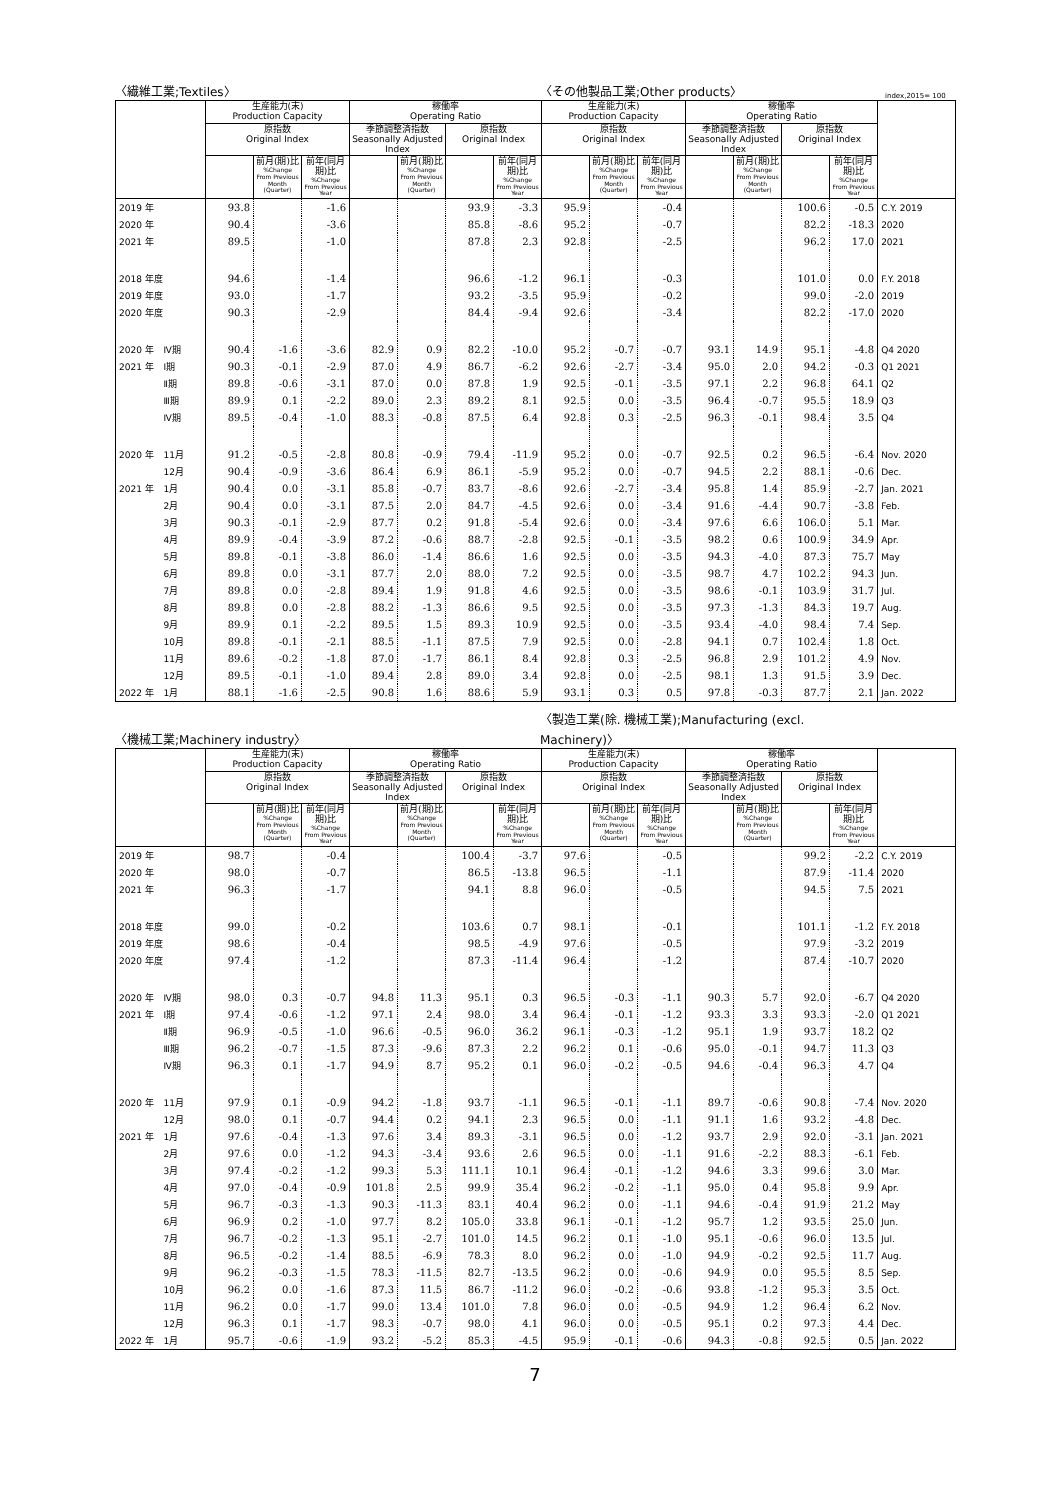〈繊維工業;Textiles〉 〈その他製品工業;Other products〉 index,2015= 100
| | | 生産能力(末) Production Capacity | | | 稼働率 Operating Ratio | | | | 生産能力(末) Production Capacity | | | 稼働率 Operating Ratio | | | | |
| --- | --- | --- | --- | --- | --- | --- | --- | --- | --- | --- | --- | --- | --- | --- | --- | --- |
| | | 原指数 Original Index | | | 季節調整済指数 Seasonally Adjusted Index | | 原指数 Original Index | | 原指数 Original Index | | | 季節調整済指数 Seasonally Adjusted Index | | 原指数 Original Index | | |
| | | | 前月(期)比 %Change From Previous Month (Quarter) | 前年(同月期)比 %Change From Previous Year | | 前月(期)比 %Change From Previous Month (Quarter) | | 前年(同月期)比 %Change From Previous Year | | 前月(期)比 %Change From Previous Month (Quarter) | 前年(同月期)比 %Change From Previous Year | | 前月(期)比 %Change From Previous Month (Quarter) | | 前年(同月期)比 %Change From Previous Year | |
| 2019 年 | | 93.8 | | -1.6 | | | 93.9 | -3.3 | 95.9 | | -0.4 | | | 100.6 | -0.5 | C.Y. 2019 |
| 2020 年 | | 90.4 | | -3.6 | | | 85.8 | -8.6 | 95.2 | | -0.7 | | | 82.2 | -18.3 | 2020 |
| 2021 年 | | 89.5 | | -1.0 | | | 87.8 | 2.3 | 92.8 | | -2.5 | | | 96.2 | 17.0 | 2021 |
| 2018 年度 | | 94.6 | | -1.4 | | | 96.6 | -1.2 | 96.1 | | -0.3 | | | 101.0 | 0.0 | F.Y. 2018 |
| 2019 年度 | | 93.0 | | -1.7 | | | 93.2 | -3.5 | 95.9 | | -0.2 | | | 99.0 | -2.0 | 2019 |
| 2020 年度 | | 90.3 | | -2.9 | | | 84.4 | -9.4 | 92.6 | | -3.4 | | | 82.2 | -17.0 | 2020 |
| 2020 年 | Ⅳ期 | 90.4 | -1.6 | -3.6 | 82.9 | 0.9 | 82.2 | -10.0 | 95.2 | -0.7 | -0.7 | 93.1 | 14.9 | 95.1 | -4.8 | Q4 2020 |
| 2021 年 | Ⅰ期 | 90.3 | -0.1 | -2.9 | 87.0 | 4.9 | 86.7 | -6.2 | 92.6 | -2.7 | -3.4 | 95.0 | 2.0 | 94.2 | -0.3 | Q1 2021 |
| | Ⅱ期 | 89.8 | -0.6 | -3.1 | 87.0 | 0.0 | 87.8 | 1.9 | 92.5 | -0.1 | -3.5 | 97.1 | 2.2 | 96.8 | 64.1 | Q2 |
| | Ⅲ期 | 89.9 | 0.1 | -2.2 | 89.0 | 2.3 | 89.2 | 8.1 | 92.5 | 0.0 | -3.5 | 96.4 | -0.7 | 95.5 | 18.9 | Q3 |
| | Ⅳ期 | 89.5 | -0.4 | -1.0 | 88.3 | -0.8 | 87.5 | 6.4 | 92.8 | 0.3 | -2.5 | 96.3 | -0.1 | 98.4 | 3.5 | Q4 |
| 2020 年 | 11月 | 91.2 | -0.5 | -2.8 | 80.8 | -0.9 | 79.4 | -11.9 | 95.2 | 0.0 | -0.7 | 92.5 | 0.2 | 96.5 | -6.4 | Nov. 2020 |
| | 12月 | 90.4 | -0.9 | -3.6 | 86.4 | 6.9 | 86.1 | -5.9 | 95.2 | 0.0 | -0.7 | 94.5 | 2.2 | 88.1 | -0.6 | Dec. |
| 2021 年 | 1月 | 90.4 | 0.0 | -3.1 | 85.8 | -0.7 | 83.7 | -8.6 | 92.6 | -2.7 | -3.4 | 95.8 | 1.4 | 85.9 | -2.7 | Jan. 2021 |
| | 2月 | 90.4 | 0.0 | -3.1 | 87.5 | 2.0 | 84.7 | -4.5 | 92.6 | 0.0 | -3.4 | 91.6 | -4.4 | 90.7 | -3.8 | Feb. |
| | 3月 | 90.3 | -0.1 | -2.9 | 87.7 | 0.2 | 91.8 | -5.4 | 92.6 | 0.0 | -3.4 | 97.6 | 6.6 | 106.0 | 5.1 | Mar. |
| | 4月 | 89.9 | -0.4 | -3.9 | 87.2 | -0.6 | 88.7 | -2.8 | 92.5 | -0.1 | -3.5 | 98.2 | 0.6 | 100.9 | 34.9 | Apr. |
| | 5月 | 89.8 | -0.1 | -3.8 | 86.0 | -1.4 | 86.6 | 1.6 | 92.5 | 0.0 | -3.5 | 94.3 | -4.0 | 87.3 | 75.7 | May |
| | 6月 | 89.8 | 0.0 | -3.1 | 87.7 | 2.0 | 88.0 | 7.2 | 92.5 | 0.0 | -3.5 | 98.7 | 4.7 | 102.2 | 94.3 | Jun. |
| | 7月 | 89.8 | 0.0 | -2.8 | 89.4 | 1.9 | 91.8 | 4.6 | 92.5 | 0.0 | -3.5 | 98.6 | -0.1 | 103.9 | 31.7 | Jul. |
| | 8月 | 89.8 | 0.0 | -2.8 | 88.2 | -1.3 | 86.6 | 9.5 | 92.5 | 0.0 | -3.5 | 97.3 | -1.3 | 84.3 | 19.7 | Aug. |
| | 9月 | 89.9 | 0.1 | -2.2 | 89.5 | 1.5 | 89.3 | 10.9 | 92.5 | 0.0 | -3.5 | 93.4 | -4.0 | 98.4 | 7.4 | Sep. |
| | 10月 | 89.8 | -0.1 | -2.1 | 88.5 | -1.1 | 87.5 | 7.9 | 92.5 | 0.0 | -2.8 | 94.1 | 0.7 | 102.4 | 1.8 | Oct. |
| | 11月 | 89.6 | -0.2 | -1.8 | 87.0 | -1.7 | 86.1 | 8.4 | 92.8 | 0.3 | -2.5 | 96.8 | 2.9 | 101.2 | 4.9 | Nov. |
| | 12月 | 89.5 | -0.1 | -1.0 | 89.4 | 2.8 | 89.0 | 3.4 | 92.8 | 0.0 | -2.5 | 98.1 | 1.3 | 91.5 | 3.9 | Dec. |
| 2022 年 | 1月 | 88.1 | -1.6 | -2.5 | 90.8 | 1.6 | 88.6 | 5.9 | 93.1 | 0.3 | 0.5 | 97.8 | -0.3 | 87.7 | 2.1 | Jan. 2022 |
〈機械工業;Machinery industry〉 〈製造工業(除. 機械工業);Manufacturing (excl. Machinery)〉
| | | 生産能力(末) Production Capacity | | | 稼働率 Operating Ratio | | | | 生産能力(末) Production Capacity | | | 稼働率 Operating Ratio | | | | |
| --- | --- | --- | --- | --- | --- | --- | --- | --- | --- | --- | --- | --- | --- | --- | --- | --- |
| | | 原指数 Original Index | | | 季節調整済指数 Seasonally Adjusted Index | | 原指数 Original Index | | 原指数 Original Index | | | 季節調整済指数 Seasonally Adjusted Index | | 原指数 Original Index | | |
| | | | 前月(期)比 %Change From Previous Month (Quarter) | 前年(同月期)比 %Change From Previous Year | | 前月(期)比 %Change From Previous Month (Quarter) | | 前年(同月期)比 %Change From Previous Year | | 前月(期)比 %Change From Previous Month (Quarter) | 前年(同月期)比 %Change From Previous Year | | 前月(期)比 %Change From Previous Month (Quarter) | | 前年(同月期)比 %Change From Previous Year | |
| 2019 年 | | 98.7 | | -0.4 | | | 100.4 | -3.7 | 97.6 | | -0.5 | | | 99.2 | -2.2 | C.Y. 2019 |
| 2020 年 | | 98.0 | | -0.7 | | | 86.5 | -13.8 | 96.5 | | -1.1 | | | 87.9 | -11.4 | 2020 |
| 2021 年 | | 96.3 | | -1.7 | | | 94.1 | 8.8 | 96.0 | | -0.5 | | | 94.5 | 7.5 | 2021 |
| 2018 年度 | | 99.0 | | -0.2 | | | 103.6 | 0.7 | 98.1 | | -0.1 | | | 101.1 | -1.2 | F.Y. 2018 |
| 2019 年度 | | 98.6 | | -0.4 | | | 98.5 | -4.9 | 97.6 | | -0.5 | | | 97.9 | -3.2 | 2019 |
| 2020 年度 | | 97.4 | | -1.2 | | | 87.3 | -11.4 | 96.4 | | -1.2 | | | 87.4 | -10.7 | 2020 |
| 2020 年 | Ⅳ期 | 98.0 | 0.3 | -0.7 | 94.8 | 11.3 | 95.1 | 0.3 | 96.5 | -0.3 | -1.1 | 90.3 | 5.7 | 92.0 | -6.7 | Q4 2020 |
| 2021 年 | Ⅰ期 | 97.4 | -0.6 | -1.2 | 97.1 | 2.4 | 98.0 | 3.4 | 96.4 | -0.1 | -1.2 | 93.3 | 3.3 | 93.3 | -2.0 | Q1 2021 |
| | Ⅱ期 | 96.9 | -0.5 | -1.0 | 96.6 | -0.5 | 96.0 | 36.2 | 96.1 | -0.3 | -1.2 | 95.1 | 1.9 | 93.7 | 18.2 | Q2 |
| | Ⅲ期 | 96.2 | -0.7 | -1.5 | 87.3 | -9.6 | 87.3 | 2.2 | 96.2 | 0.1 | -0.6 | 95.0 | -0.1 | 94.7 | 11.3 | Q3 |
| | Ⅳ期 | 96.3 | 0.1 | -1.7 | 94.9 | 8.7 | 95.2 | 0.1 | 96.0 | -0.2 | -0.5 | 94.6 | -0.4 | 96.3 | 4.7 | Q4 |
| 2020 年 | 11月 | 97.9 | 0.1 | -0.9 | 94.2 | -1.8 | 93.7 | -1.1 | 96.5 | -0.1 | -1.1 | 89.7 | -0.6 | 90.8 | -7.4 | Nov. 2020 |
| | 12月 | 98.0 | 0.1 | -0.7 | 94.4 | 0.2 | 94.1 | 2.3 | 96.5 | 0.0 | -1.1 | 91.1 | 1.6 | 93.2 | -4.8 | Dec. |
| 2021 年 | 1月 | 97.6 | -0.4 | -1.3 | 97.6 | 3.4 | 89.3 | -3.1 | 96.5 | 0.0 | -1.2 | 93.7 | 2.9 | 92.0 | -3.1 | Jan. 2021 |
| | 2月 | 97.6 | 0.0 | -1.2 | 94.3 | -3.4 | 93.6 | 2.6 | 96.5 | 0.0 | -1.1 | 91.6 | -2.2 | 88.3 | -6.1 | Feb. |
| | 3月 | 97.4 | -0.2 | -1.2 | 99.3 | 5.3 | 111.1 | 10.1 | 96.4 | -0.1 | -1.2 | 94.6 | 3.3 | 99.6 | 3.0 | Mar. |
| | 4月 | 97.0 | -0.4 | -0.9 | 101.8 | 2.5 | 99.9 | 35.4 | 96.2 | -0.2 | -1.1 | 95.0 | 0.4 | 95.8 | 9.9 | Apr. |
| | 5月 | 96.7 | -0.3 | -1.3 | 90.3 | -11.3 | 83.1 | 40.4 | 96.2 | 0.0 | -1.1 | 94.6 | -0.4 | 91.9 | 21.2 | May |
| | 6月 | 96.9 | 0.2 | -1.0 | 97.7 | 8.2 | 105.0 | 33.8 | 96.1 | -0.1 | -1.2 | 95.7 | 1.2 | 93.5 | 25.0 | Jun. |
| | 7月 | 96.7 | -0.2 | -1.3 | 95.1 | -2.7 | 101.0 | 14.5 | 96.2 | 0.1 | -1.0 | 95.1 | -0.6 | 96.0 | 13.5 | Jul. |
| | 8月 | 96.5 | -0.2 | -1.4 | 88.5 | -6.9 | 78.3 | 8.0 | 96.2 | 0.0 | -1.0 | 94.9 | -0.2 | 92.5 | 11.7 | Aug. |
| | 9月 | 96.2 | -0.3 | -1.5 | 78.3 | -11.5 | 82.7 | -13.5 | 96.2 | 0.0 | -0.6 | 94.9 | 0.0 | 95.5 | 8.5 | Sep. |
| | 10月 | 96.2 | 0.0 | -1.6 | 87.3 | 11.5 | 86.7 | -11.2 | 96.0 | -0.2 | -0.6 | 93.8 | -1.2 | 95.3 | 3.5 | Oct. |
| | 11月 | 96.2 | 0.0 | -1.7 | 99.0 | 13.4 | 101.0 | 7.8 | 96.0 | 0.0 | -0.5 | 94.9 | 1.2 | 96.4 | 6.2 | Nov. |
| | 12月 | 96.3 | 0.1 | -1.7 | 98.3 | -0.7 | 98.0 | 4.1 | 96.0 | 0.0 | -0.5 | 95.1 | 0.2 | 97.3 | 4.4 | Dec. |
| 2022 年 | 1月 | 95.7 | -0.6 | -1.9 | 93.2 | -5.2 | 85.3 | -4.5 | 95.9 | -0.1 | -0.6 | 94.3 | -0.8 | 92.5 | 0.5 | Jan. 2022 |
7